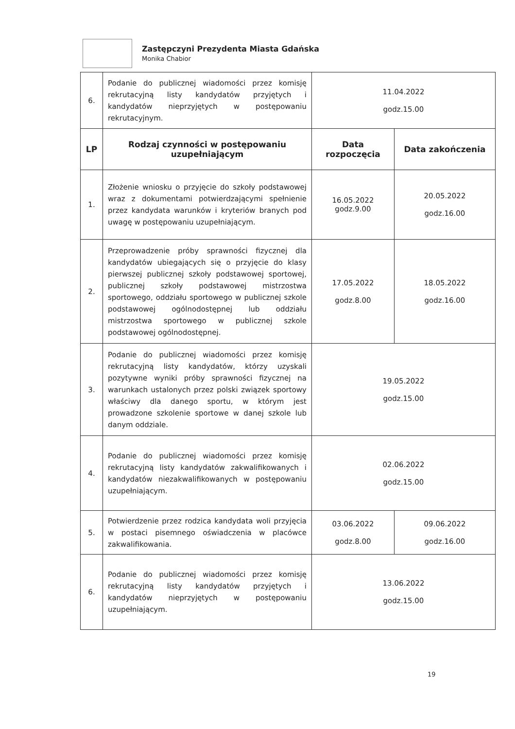Zastępczyni Prezydenta Miasta Gdańska
Monika Chabior
| 6. | Podanie do publicznej wiadomości przez komisję rekrutacyjną listy kandydatów przyjętych i kandydatów nieprzyjętych w postępowaniu rekrutacyjnym. | 11.04.2022 godz.15.00 | |
| LP | Rodzaj czynności w postępowaniu uzupełniającym | Data rozpoczęcia | Data zakończenia |
| 1. | Złożenie wniosku o przyjęcie do szkoły podstawowej wraz z dokumentami potwierdzającymi spełnienie przez kandydata warunków i kryteriów branych pod uwagę w postępowaniu uzupełniającym. | 16.05.2022 godz.9.00 | 20.05.2022 godz.16.00 |
| 2. | Przeprowadzenie próby sprawności fizycznej dla kandydatów ubiegających się o przyjęcie do klasy pierwszej publicznej szkoły podstawowej sportowej, publicznej szkoły podstawowej mistrzostwa sportowego, oddziału sportowego w publicznej szkole podstawowej ogólnodostępnej lub oddziału mistrzostwa sportowego w publicznej szkole podstawowej ogólnodostępnej. | 17.05.2022 godz.8.00 | 18.05.2022 godz.16.00 |
| 3. | Podanie do publicznej wiadomości przez komisję rekrutacyjną listy kandydatów, którzy uzyskali pozytywne wyniki próby sprawności fizycznej na warunkach ustalonych przez polski związek sportowy właściwy dla danego sportu, w którym jest prowadzone szkolenie sportowe w danej szkole lub danym oddziale. | 19.05.2022 godz.15.00 | |
| 4. | Podanie do publicznej wiadomości przez komisję rekrutacyjną listy kandydatów zakwalifikowanych i kandydatów niezakwalifikowanych w postępowaniu uzupełniającym. | 02.06.2022 godz.15.00 | |
| 5. | Potwierdzenie przez rodzica kandydata woli przyjęcia w postaci pisemnego oświadczenia w placówce zakwalifikowania. | 03.06.2022 godz.8.00 | 09.06.2022 godz.16.00 |
| 6. | Podanie do publicznej wiadomości przez komisję rekrutacyjną listy kandydatów przyjętych i kandydatów nieprzyjętych w postępowaniu uzupełniającym. | 13.06.2022 godz.15.00 | |
19